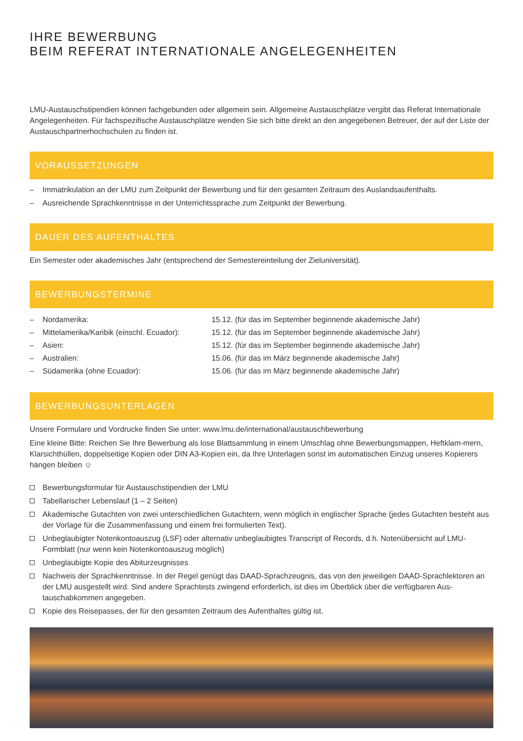IHRE BEWERBUNG
BEIM REFERAT INTERNATIONALE ANGELEGENHEITEN
LMU-Austauschstipendien können fachgebunden oder allgemein sein. Allgemeine Austauschplätze vergibt das Referat Internationale Angelegenheiten. Für fachspezifische Austauschplätze wenden Sie sich bitte direkt an den angegebenen Betreuer, der auf der Liste der Austauschpartnerhochschulen zu finden ist.
VORAUSSETZUNGEN
– Immatrikulation an der LMU zum Zeitpunkt der Bewerbung und für den gesamten Zeitraum des Auslandsaufenthalts.
– Ausreichende Sprachkenntnisse in der Unterrichtssprache zum Zeitpunkt der Bewerbung.
DAUER DES AUFENTHALTES
Ein Semester oder akademisches Jahr (entsprechend der Semestereinteilung der Zieluniversität).
BEWERBUNGSTERMINE
| – | Nordamerika: | 15.12. (für das im September beginnende akademische Jahr) |
| – | Mittelamerika/Karibik (einschl. Ecuador): | 15.12. (für das im September beginnende akademische Jahr) |
| – | Asien: | 15.12. (für das im September beginnende akademische Jahr) |
| – | Australien: | 15.06. (für das im März beginnende akademische Jahr) |
| – | Südamerika (ohne Ecuador): | 15.06. (für das im März beginnende akademische Jahr) |
BEWERBUNGSUNTERLAGEN
Unsere Formulare und Vordrucke finden Sie unter: www.lmu.de/international/austauschbewerbung
Eine kleine Bitte: Reichen Sie Ihre Bewerbung als lose Blattsammlung in einem Umschlag ohne Bewerbungsmappen, Heftklam-mern, Klarsichthüllen, doppelseitige Kopien oder DIN A3-Kopien ein, da Ihre Unterlagen sonst im automatischen Einzug unseres Kopierers hängen bleiben ☺
Bewerbungsformular für Austauschstipendien der LMU
Tabellarischer Lebenslauf (1 – 2 Seiten)
Akademische Gutachten von zwei unterschiedlichen Gutachtern, wenn möglich in englischer Sprache (jedes Gutachten besteht aus der Vorlage für die Zusammenfassung und einem frei formulierten Text).
Unbeglaubigter Notenkontoauszug (LSF) oder alternativ unbeglaubigtes Transcript of Records, d.h. Notenübersicht auf LMU-Formblatt (nur wenn kein Notenkontoauszug möglich)
Unbeglaubigte Kopie des Abiturzeugnisses
Nachweis der Sprachkenntnisse. In der Regel genügt das DAAD-Sprachzeugnis, das von den jeweiligen DAAD-Sprachlektoren an der LMU ausgestellt wird. Sind andere Sprachtests zwingend erforderlich, ist dies im Überblick über die verfügbaren Aus-tauschabkommen angegeben.
Kopie des Reisepasses, der für den gesamten Zeitraum des Aufenthaltes gültig ist.